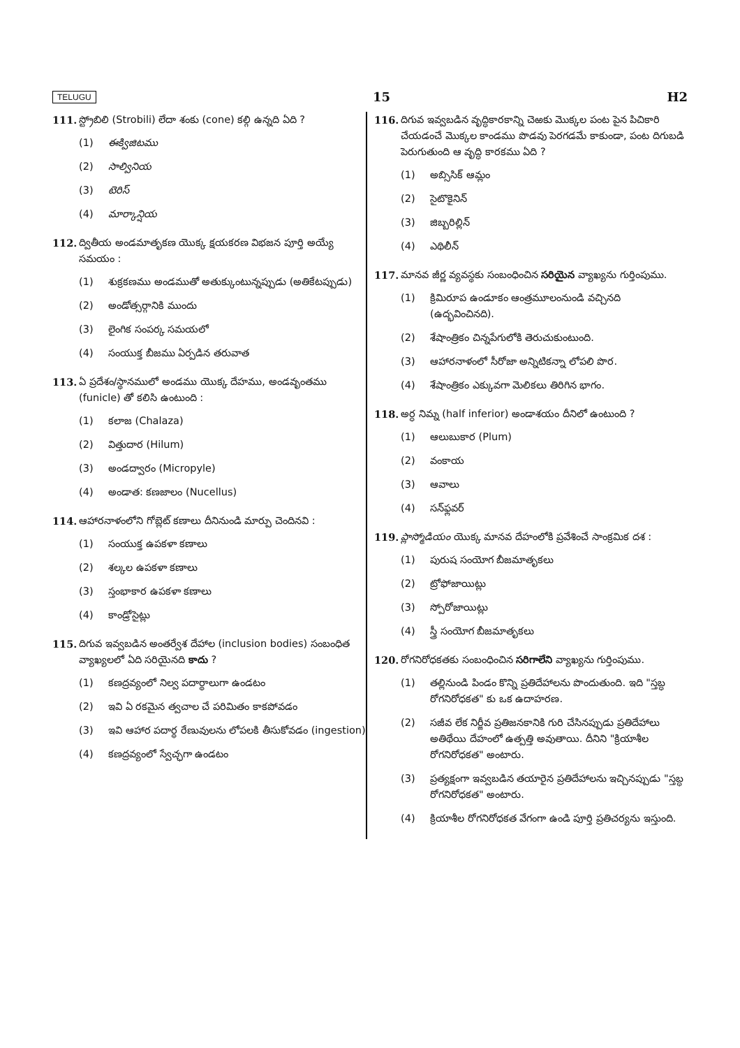TELUGU 15 H2
111. స్ట్రోబిలి (Strobili) లేదా శంకు (cone) కల్గి ఉన్నది ఏది ?
(1) ఈక్విజిటము
(2) సాల్వినియ
(3) టెరిస్
(4) మార్కాన్షియ
112. ద్వితీయ అండమాతృకణ యొక్క క్షయకరణ విభజన పూర్తి అయ్యే సమయం :
(1) శుక్రకణము అండముతో అతుక్కుంటున్నప్పుడు (అతికేటప్పుడు)
(2) అండోత్సర్గానికి ముందు
(3) లైంగిక సంపర్క సమయలో
(4) సంయుక్త బీజము ఏర్పడిన తరువాత
113. ఏ ప్రదేశం/స్థానములో అండము యొక్క దేహము, అండవృంతము (funicle) తో కలిసి ఉంటుంది :
(1) కలాజ (Chalaza)
(2) విత్తుదార (Hilum)
(3) అండద్వారం (Micropyle)
(4) అండాత: కణజాలం (Nucellus)
114. ఆహారనాళంలోని గోబ్లెట్ కణాలు దీనినుండి మార్పు చెందినవి :
(1) సంయుక్త ఉపకళా కణాలు
(2) శల్కల ఉపకళా కణాలు
(3) స్తంభాకార ఉపకళా కణాలు
(4) కాండ్రోసైట్లు
115. దిగువ ఇవ్వబడిన అంతర్వేశ దేహాల (inclusion bodies) సంబంధిత వ్యాఖ్యలలో ఏది సరియైనది కాదు ?
(1) కణద్రవ్యంలో నిల్వ పదార్థాలుగా ఉండటం
(2) ఇవి ఏ రకమైన త్వచాల చే పరిమితం కాకపోవడం
(3) ఇవి ఆహార పదార్థ రేణువులను లోపలకి తీసుకోవడం (ingestion)
(4) కణద్రవ్యంలో స్వేచ్ఛగా ఉండటం
116. దిగువ ఇవ్వబడిన వృద్ధికారకాన్ని చెఱకు మొక్కల పంట పైన పిచికారి చేయడంచే మొక్కల కాండము పొడవు పెరగడమే కాకుండా, పంట దిగుబడి పెరుగుతుంది ఆ వృద్ధి కారకము ఏది ?
(1) అబ్సిసిక్ ఆమ్లం
(2) సైటొకైనిన్
(3) జిబ్బరిల్లిన్
(4) ఎథిలీన్
117. మానవ జీర్ణ వ్యవస్థకు సంబంధించిన సరియైన వ్యాఖ్యను గుర్తింపుము.
(1) క్రిమిరూప ఉండూకం ఆంత్రమూలంనుండి వచ్చినది (ఉద్భవించినది).
(2) శేషాంత్రికం చిన్నపేగులోకి తెరుచుకుంటుంది.
(3) ఆహారనాళంలో సీరోజా అన్నిటికన్నా లోపలి పొర.
(4) శేషాంత్రికం ఎక్కువగా మెలికలు తిరిగిన భాగం.
118. అర్ధ నిమ్న (half inferior) అండాశయం దీనిలో ఉంటుంది ?
(1) ఆలుబుకార (Plum)
(2) వంకాయ
(3) ఆవాలు
(4) సన్‌ఫ్లవర్
119. ప్లాస్మోడియం యొక్క మానవ దేహంలోకి ప్రవేశించే సాంక్రమిక దశ :
(1) పురుష సంయోగ బీజమాతృకలు
(2) ట్రోఫోజాయిట్లు
(3) స్పోరోజాయిట్లు
(4) స్త్రీ సంయోగ బీజమాతృకలు
120. రోగనిరోధకతకు సంబంధించిన సరిగాలేని వ్యాఖ్యను గుర్తింపుము.
(1) తల్లినుండి పిండం కొన్ని ప్రతిదేహాలను పొందుతుంది. ఇది "స్తబ్ధ రోగనిరోధకత" కు ఒక ఉదాహరణ.
(2) సజీవ లేక నిర్జీవ ప్రతిజనకానికి గురి చేసినప్పుడు ప్రతిదేహాలు అతిథేయి దేహంలో ఉత్పత్తి అవుతాయి. దీనిని "క్రియాశీల రోగనిరోధకత" అంటారు.
(3) ప్రత్యక్షంగా ఇవ్వబడిన తయారైన ప్రతిదేహాలను ఇచ్చినప్పుడు "స్తబ్ధ రోగనిరోధకత" అంటారు.
(4) క్రియాశీల రోగనిరోధకత వేగంగా ఉండి పూర్తి ప్రతిచర్యను ఇస్తుంది.